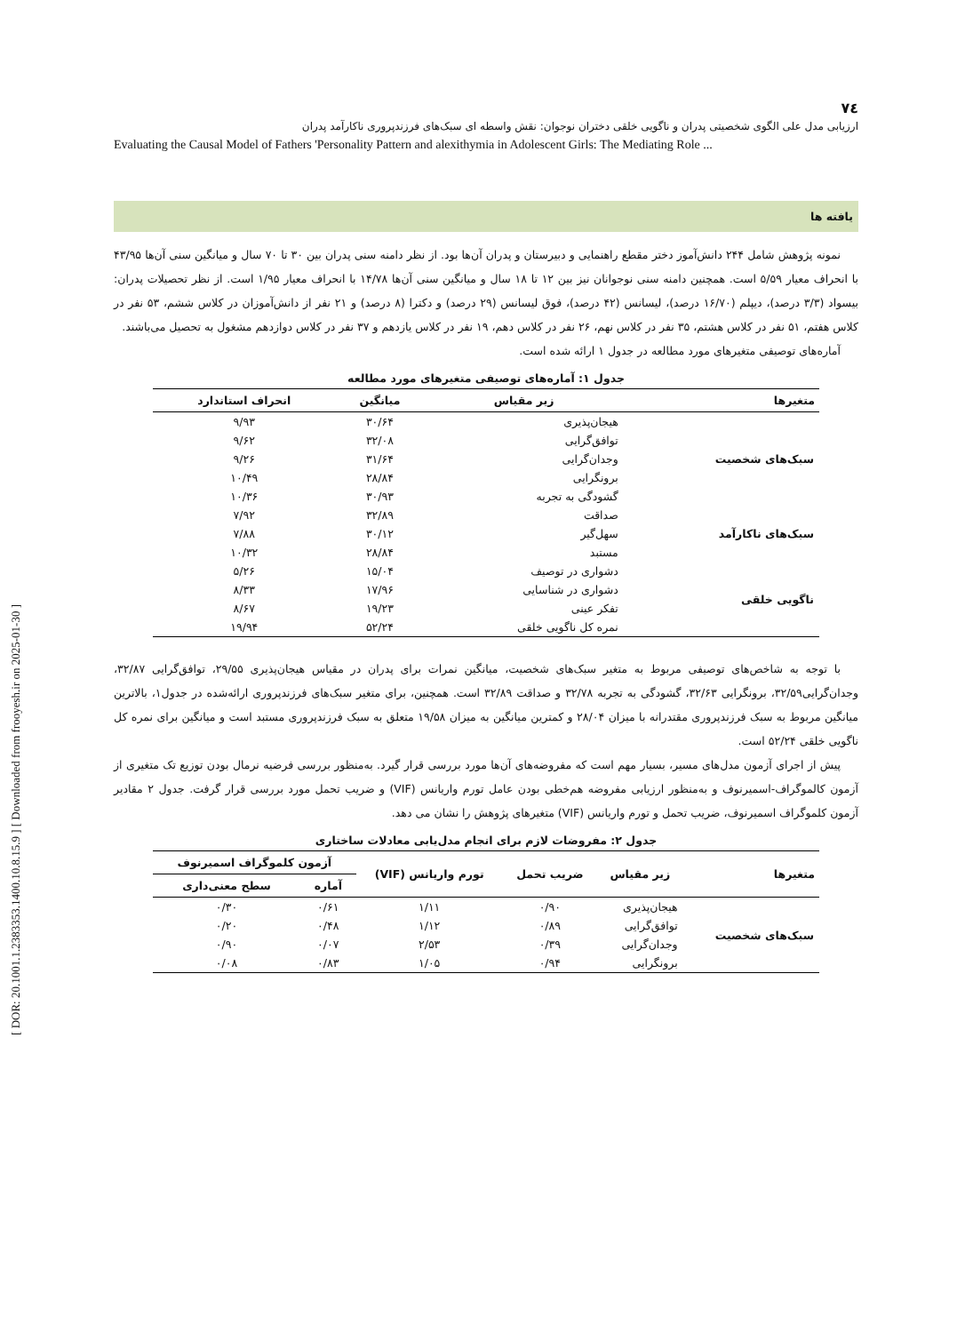[ DOR: 20.1001.1.2383353.1400.10.8.15.9 ] [ Downloaded from frooyesh.ir on 2025-01-30 ]
۷٤
ارزیابی مدل علی الگوی شخصیتی پدران و ناگویی خلقی دختران نوجوان: نقش واسطه ای سبک‌های فرزندپروری ناکارآمد پدران
Evaluating the Causal Model of Fathers 'Personality Pattern and alexithymia in Adolescent Girls: The Mediating Role ...
یافته ها
نمونه پژوهش شامل ۲۴۴ دانش‌آموز دختر مقطع راهنمایی و دبیرستان و پدران آن‌ها بود. از نظر دامنه سنی پدران بین ۳۰ تا ۷۰ سال و میانگین سنی آن‌ها ۴۳/۹۵ با انحراف معیار ۵/۵۹ است. همچنین دامنه سنی نوجوانان نیز بین ۱۲ تا ۱۸ سال و میانگین سنی آن‌ها ۱۴/۷۸ با انحراف معیار ۱/۹۵ است. از نظر تحصیلات پدران: بیسواد (۳/۳ درصد)، دیپلم (۱۶/۷۰ درصد)، لیسانس (۴۲ درصد)، فوق لیسانس (۲۹ درصد) و دکترا (۸ درصد) و ۲۱ نفر از دانش‌آموزان در کلاس ششم، ۵۳ نفر در کلاس هفتم، ۵۱ نفر در کلاس هشتم، ۳۵ نفر در کلاس نهم، ۲۶ نفر در کلاس دهم، ۱۹ نفر در کلاس یازدهم و ۳۷ نفر در کلاس دوازدهم مشغول به تحصیل می‌باشند.
آماره‌های توصیفی متغیرهای مورد مطالعه در جدول ۱ ارائه شده است.
جدول ۱: آماره‌های توصیفی متغیرهای مورد مطالعه
| متغیرها | زیر مقیاس | میانگین | انحراف استاندارد |
| --- | --- | --- | --- |
| سبک‌های شخصیت | هیجان‌پذیری | ۳۰/۶۴ | ۹/۹۳ |
| | توافق‌گرایی | ۳۲/۰۸ | ۹/۶۲ |
| | وجدان‌گرایی | ۳۱/۶۴ | ۹/۲۶ |
| | برونگرایی | ۲۸/۸۴ | ۱۰/۴۹ |
| | گشودگی به تجربه | ۳۰/۹۳ | ۱۰/۳۶ |
| سبک‌های ناکارآمد | صداقت | ۳۲/۸۹ | ۷/۹۲ |
| | سهل‌گیر | ۳۰/۱۲ | ۷/۸۸ |
| | مستبد | ۲۸/۸۴ | ۱۰/۳۲ |
| ناگویی خلقی | دشواری در توصیف | ۱۵/۰۴ | ۵/۲۶ |
| | دشواری در شناسایی | ۱۷/۹۶ | ۸/۳۳ |
| | تفکر عینی | ۱۹/۲۳ | ۸/۶۷ |
| | نمره کل ناگویی خلقی | ۵۲/۲۴ | ۱۹/۹۴ |
با توجه به شاخص‌های توصیفی مربوط به متغیر سبک‌های شخصیت، میانگین نمرات برای پدران در مقیاس هیجان‌پذیری ۲۹/۵۵، توافق‌گرایی ۳۲/۸۷، وجدان‌گرایی۳۲/۵۹، برونگرایی ۳۲/۶۳، گشودگی به تجربه ۳۲/۷۸ و صداقت ۳۲/۸۹ است. همچنین، برای متغیر سبک‌های فرزندپروری ارائه‌شده در جدول۱، بالاترین میانگین مربوط به سبک فرزندپروری مقتدرانه با میزان ۲۸/۰۴ و کمترین میانگین به میزان ۱۹/۵۸ متعلق به سبک فرزندپروری مستبد است و میانگین برای نمره کل ناگویی خلقی ۵۲/۲۴ است.
پیش از اجرای آزمون مدل‌های مسیر، بسیار مهم است که مفروضه‌های آن‌ها مورد بررسی قرار گیرد. به‌منظور بررسی فرضیه نرمال بودن توزیع تک متغیری از آزمون کالموگراف-اسمیرنوف و به‌منظور ارزیابی مفروضه هم‌خطی بودن عامل تورم واریانس (VIF) و ضریب تحمل مورد بررسی قرار گرفت. جدول ۲ مقادیر آزمون کلموگراف اسمیرنوف، ضریب تحمل و تورم واریانس (VIF) متغیرهای پژوهش را نشان می دهد.
جدول ۲: مفروضات لازم برای انجام مدل‌یابی معادلات ساختاری
| متغیرها | زیر مقیاس | ضریب تحمل | تورم واریانس (VIF) | آزمون کلموگراف اسمیرنوف | |
| --- | --- | --- | --- | --- | --- |
| | | | | آماره | سطح معنی‌داری |
| سبک‌های شخصیت | هیجان‌پذیری | ۰/۹۰ | ۱/۱۱ | ۰/۶۱ | ۰/۳۰ |
| | توافق‌گرایی | ۰/۸۹ | ۱/۱۲ | ۰/۴۸ | ۰/۲۰ |
| | وجدان‌گرایی | ۰/۳۹ | ۲/۵۳ | ۰/۰۷ | ۰/۹۰ |
| | برونگرایی | ۰/۹۴ | ۱/۰۵ | ۰/۸۳ | ۰/۰۸ |